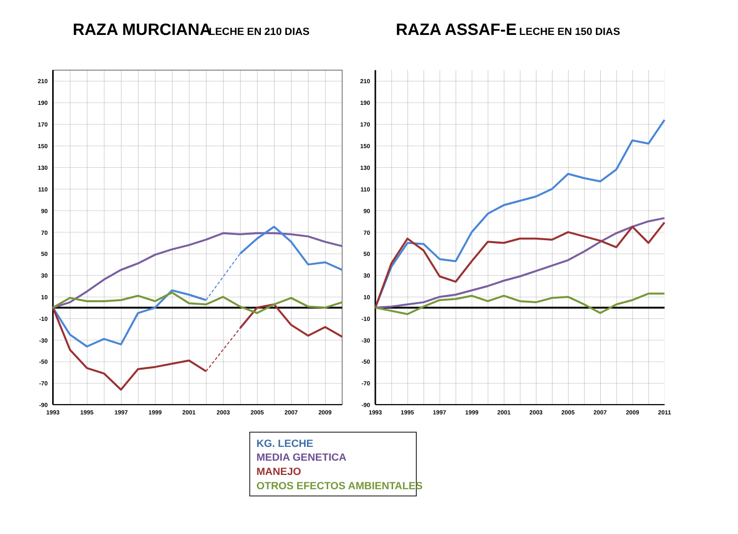RAZA MURCIANA
LECHE EN 210 DIAS
RAZA ASSAF-E
LECHE EN 150 DIAS
210
190
170
150
130
110
90
70
50
30
10
-10
-30
-50
-70
-90
1993
1995
1997
1999
2001
2003
2005
2007
2009
210
190
170
150
130
110
90
70
50
30
10
-10
-30
-50
-70
-90
1993
1995
1997
1999
2001
2003
2005
2007
2009
2011
KG. LECHE
MEDIA GENETICA
MANEJO
OTROS EFECTOS AMBIENTALES